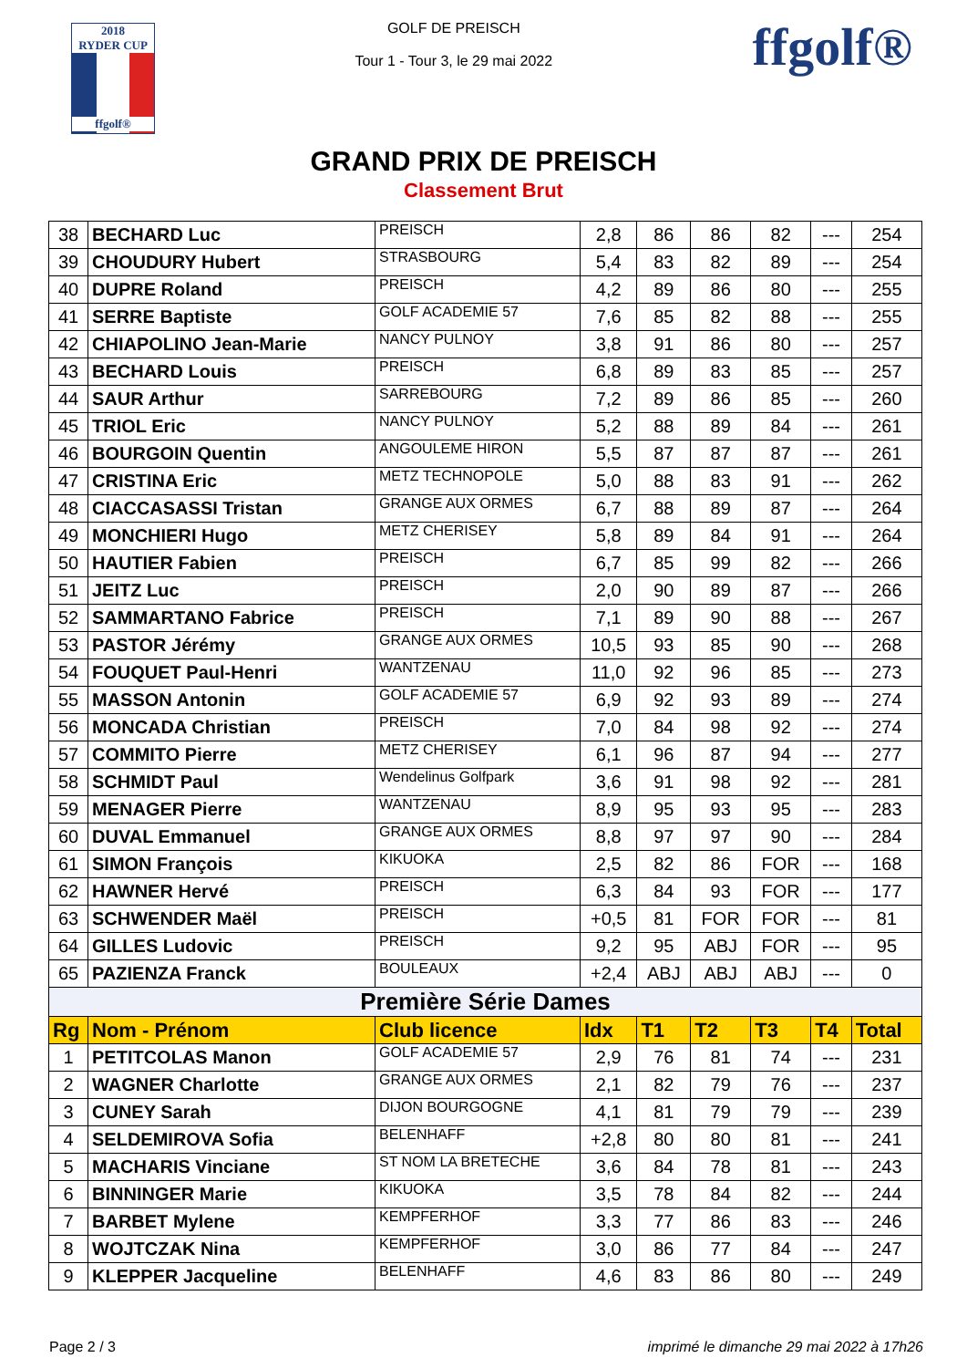2018
RYDER CUP
ffgolf®
GOLF DE PREISCH
Tour 1 - Tour 3, le 29 mai 2022
ffgolf®
GRAND PRIX DE PREISCH
Classement Brut
| 38 | BECHARD Luc | PREISCH | 2,8 | 86 | 86 | 82 | --- | 254 |
| 39 | CHOUDURY Hubert | STRASBOURG | 5,4 | 83 | 82 | 89 | --- | 254 |
| 40 | DUPRE Roland | PREISCH | 4,2 | 89 | 86 | 80 | --- | 255 |
| 41 | SERRE Baptiste | GOLF ACADEMIE 57 | 7,6 | 85 | 82 | 88 | --- | 255 |
| 42 | CHIAPOLINO Jean-Marie | NANCY PULNOY | 3,8 | 91 | 86 | 80 | --- | 257 |
| 43 | BECHARD Louis | PREISCH | 6,8 | 89 | 83 | 85 | --- | 257 |
| 44 | SAUR Arthur | SARREBOURG | 7,2 | 89 | 86 | 85 | --- | 260 |
| 45 | TRIOL Eric | NANCY PULNOY | 5,2 | 88 | 89 | 84 | --- | 261 |
| 46 | BOURGOIN Quentin | ANGOULEME HIRON | 5,5 | 87 | 87 | 87 | --- | 261 |
| 47 | CRISTINA Eric | METZ TECHNOPOLE | 5,0 | 88 | 83 | 91 | --- | 262 |
| 48 | CIACCASASSI Tristan | GRANGE AUX ORMES | 6,7 | 88 | 89 | 87 | --- | 264 |
| 49 | MONCHIERI Hugo | METZ CHERISEY | 5,8 | 89 | 84 | 91 | --- | 264 |
| 50 | HAUTIER Fabien | PREISCH | 6,7 | 85 | 99 | 82 | --- | 266 |
| 51 | JEITZ Luc | PREISCH | 2,0 | 90 | 89 | 87 | --- | 266 |
| 52 | SAMMARTANO Fabrice | PREISCH | 7,1 | 89 | 90 | 88 | --- | 267 |
| 53 | PASTOR Jérémy | GRANGE AUX ORMES | 10,5 | 93 | 85 | 90 | --- | 268 |
| 54 | FOUQUET Paul-Henri | WANTZENAU | 11,0 | 92 | 96 | 85 | --- | 273 |
| 55 | MASSON Antonin | GOLF ACADEMIE 57 | 6,9 | 92 | 93 | 89 | --- | 274 |
| 56 | MONCADA Christian | PREISCH | 7,0 | 84 | 98 | 92 | --- | 274 |
| 57 | COMMITO Pierre | METZ CHERISEY | 6,1 | 96 | 87 | 94 | --- | 277 |
| 58 | SCHMIDT Paul | Wendelinus Golfpark | 3,6 | 91 | 98 | 92 | --- | 281 |
| 59 | MENAGER Pierre | WANTZENAU | 8,9 | 95 | 93 | 95 | --- | 283 |
| 60 | DUVAL Emmanuel | GRANGE AUX ORMES | 8,8 | 97 | 97 | 90 | --- | 284 |
| 61 | SIMON François | KIKUOKA | 2,5 | 82 | 86 | FOR | --- | 168 |
| 62 | HAWNER Hervé | PREISCH | 6,3 | 84 | 93 | FOR | --- | 177 |
| 63 | SCHWENDER Maël | PREISCH | +0,5 | 81 | FOR | FOR | --- | 81 |
| 64 | GILLES Ludovic | PREISCH | 9,2 | 95 | ABJ | FOR | --- | 95 |
| 65 | PAZIENZA Franck | BOULEAUX | +2,4 | ABJ | ABJ | ABJ | --- | 0 |
| Première Série Dames | | | | | | | | |
| Rg | Nom - Prénom | Club licence | Idx | T1 | T2 | T3 | T4 | Total |
| 1 | PETITCOLAS Manon | GOLF ACADEMIE 57 | 2,9 | 76 | 81 | 74 | --- | 231 |
| 2 | WAGNER Charlotte | GRANGE AUX ORMES | 2,1 | 82 | 79 | 76 | --- | 237 |
| 3 | CUNEY Sarah | DIJON BOURGOGNE | 4,1 | 81 | 79 | 79 | --- | 239 |
| 4 | SELDEMIROVA Sofia | BELENHAFF | +2,8 | 80 | 80 | 81 | --- | 241 |
| 5 | MACHARIS Vinciane | ST NOM LA BRETECHE | 3,6 | 84 | 78 | 81 | --- | 243 |
| 6 | BINNINGER Marie | KIKUOKA | 3,5 | 78 | 84 | 82 | --- | 244 |
| 7 | BARBET Mylene | KEMPFERHOF | 3,3 | 77 | 86 | 83 | --- | 246 |
| 8 | WOJTCZAK Nina | KEMPFERHOF | 3,0 | 86 | 77 | 84 | --- | 247 |
| 9 | KLEPPER Jacqueline | BELENHAFF | 4,6 | 83 | 86 | 80 | --- | 249 |
Page 2 / 3 imprimé le dimanche 29 mai 2022 à 17h26